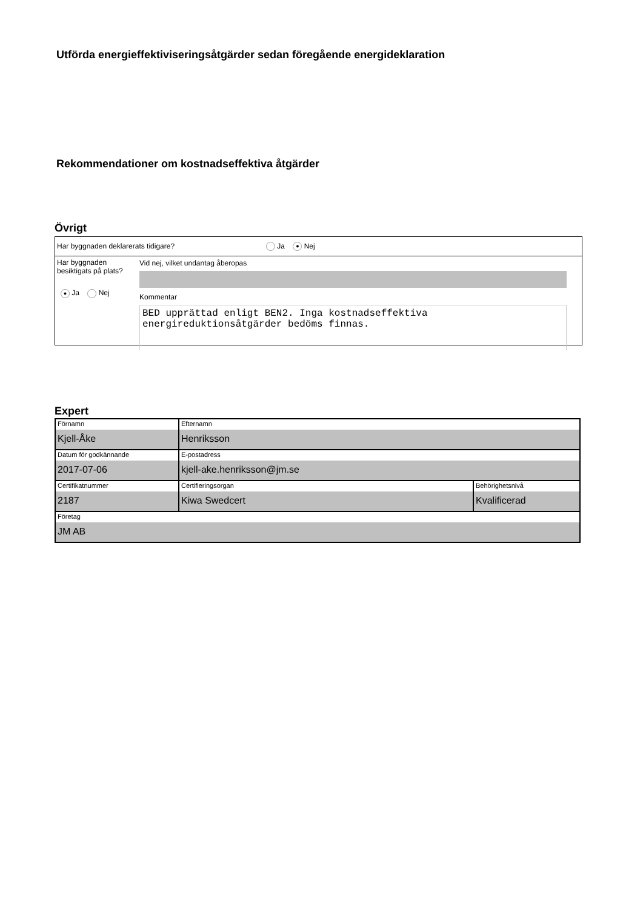Utförda energieffektiviseringsåtgärder sedan föregående energideklaration
Rekommendationer om kostnadseffektiva åtgärder
Övrigt
Har byggnaden deklarerats tidigare? Ja ● Nej
Har byggnaden besiktigats på plats?
● Ja Nej
Vid nej, vilket undantag åberopas
Kommentar
BED upprättad enligt BEN2. Inga kostnadseffektiva energireduktionsåtgärder bedöms finnas.
Expert
| Förnamn Kjell-Åke | Efternamn Henriksson | |
| Datum för godkännande 2017-07-06 | E-postadress kjell-ake.henriksson@jm.se | |
| Certifikatnummer 2187 | Certifieringsorgan Kiwa Swedcert | Behörighetsnivå Kvalificerad |
| Företag JM AB | | |